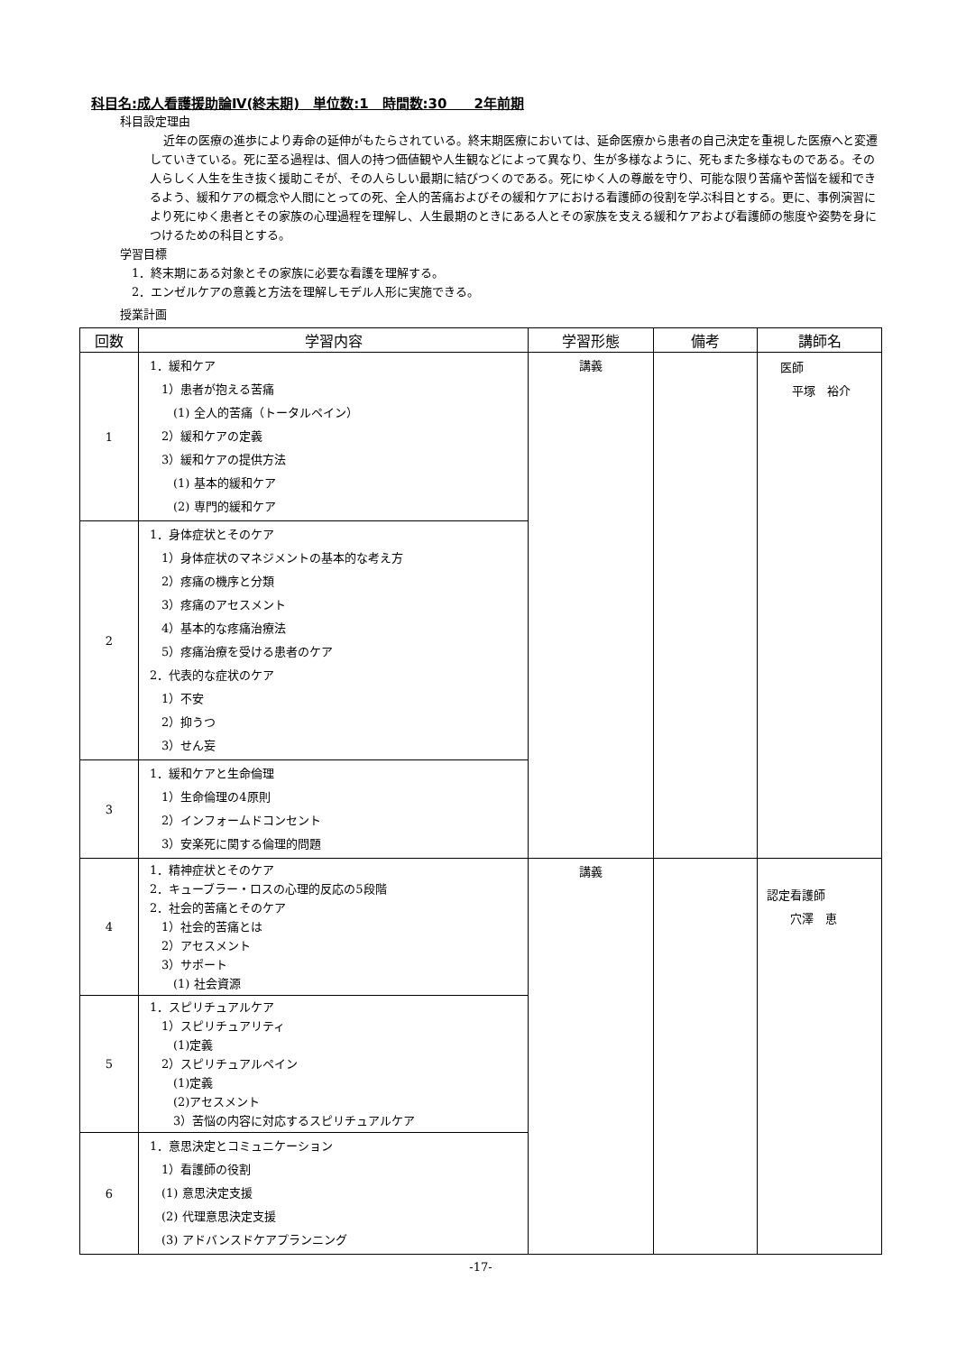科目名:成人看護援助論Ⅳ(終末期)　単位数:1　時間数:30　　2年前期
科目設定理由
近年の医療の進歩により寿命の延伸がもたらされている。終末期医療においては、延命医療から患者の自己決定を重視した医療へと変遷していきている。死に至る過程は、個人の持つ価値観や人生観などによって異なり、生が多様なように、死もまた多様なものである。その人らしく人生を生き抜く援助こそが、その人らしい最期に結びつくのである。死にゆく人の尊厳を守り、可能な限り苦痛や苦悩を緩和できるよう、緩和ケアの概念や人間にとっての死、全人的苦痛およびその緩和ケアにおける看護師の役割を学ぶ科目とする。更に、事例演習により死にゆく患者とその家族の心理過程を理解し、人生最期のときにある人とその家族を支える緩和ケアおよび看護師の態度や姿勢を身につけるための科目とする。
学習目標
1．終末期にある対象とその家族に必要な看護を理解する。
2．エンゼルケアの意義と方法を理解しモデル人形に実施できる。
授業計画
| 回数 | 学習内容 | 学習形態 | 備考 | 講師名 |
| --- | --- | --- | --- | --- |
| 1 | 1．緩和ケア 1）患者が抱える苦痛 (1) 全人的苦痛（トータルペイン） 2）緩和ケアの定義 3）緩和ケアの提供方法 (1) 基本的緩和ケア (2) 専門的緩和ケア | 講義 | | 医師 平塚 裕介 |
| 2 | 1．身体症状とそのケア 1）身体症状のマネジメントの基本的な考え方 2）疼痛の機序と分類 3）疼痛のアセスメント 4）基本的な疼痛治療法 5）疼痛治療を受ける患者のケア 2．代表的な症状のケア 1）不安 2）抑うつ 3）せん妄 | | | |
| 3 | 1．緩和ケアと生命倫理 1）生命倫理の4原則 2）インフォームドコンセント 3）安楽死に関する倫理的問題 | | | |
| 4 | 1．精神症状とそのケア 2．キューブラー・ロスの心理的反応の5段階 2．社会的苦痛とそのケア 1）社会的苦痛とは 2）アセスメント 3）サポート (1) 社会資源 | 講義 | | 認定看護師 穴澤 恵 |
| 5 | 1．スピリチュアルケア 1）スピリチュアリティ (1)定義 2）スピリチュアルペイン (1)定義 (2)アセスメント 3）苦悩の内容に対応するスピリチュアルケア | | | |
| 6 | 1．意思決定とコミュニケーション 1）看護師の役割 (1) 意思決定支援 (2) 代理意思決定支援 (3) アドバンスドケアプランニング | | | |
-17-